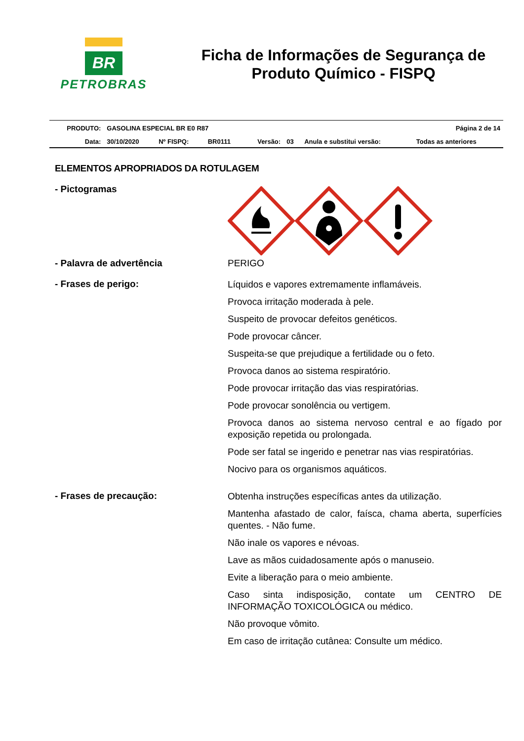BR
PETROBRAS
Ficha de Informações de Segurança de Produto Químico - FISPQ
| PRODUTO: | GASOLINA ESPECIAL BR E0 R87 | | | | | | Página 2 de 14 |
| Data: | 30/10/2020 | Nº FISPQ: | BR0111 | Versão: | 03 | Anula e substitui versão: | Todas as anteriores |
ELEMENTOS APROPRIADOS DA ROTULAGEM
- Pictogramas
- Palavra de advertência PERIGO
- Frases de perigo:
Líquidos e vapores extremamente inflamáveis.
Provoca irritação moderada à pele.
Suspeito de provocar defeitos genéticos.
Pode provocar câncer.
Suspeita-se que prejudique a fertilidade ou o feto.
Provoca danos ao sistema respiratório.
Pode provocar irritação das vias respiratórias.
Pode provocar sonolência ou vertigem.
Provoca danos ao sistema nervoso central e ao fígado por exposição repetida ou prolongada.
Pode ser fatal se ingerido e penetrar nas vias respiratórias.
Nocivo para os organismos aquáticos.
- Frases de precaução:
Obtenha instruções específicas antes da utilização.
Mantenha afastado de calor, faísca, chama aberta, superfícies quentes. - Não fume.
Não inale os vapores e névoas.
Lave as mãos cuidadosamente após o manuseio.
Evite a liberação para o meio ambiente.
Caso sinta indisposição, contate um CENTRO DE INFORMAÇÃO TOXICOLÓGICA ou médico.
Não provoque vômito.
Em caso de irritação cutânea: Consulte um médico.